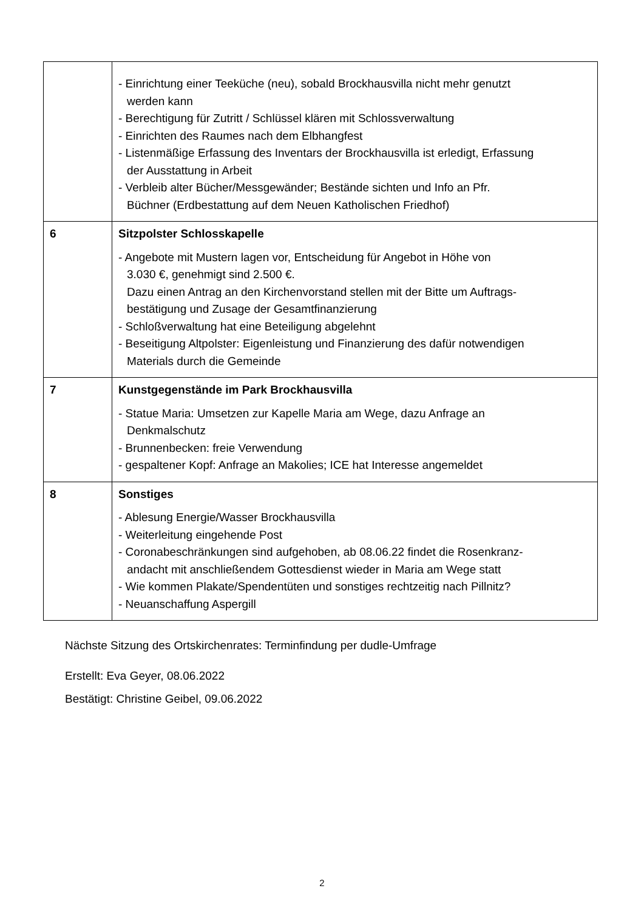| | - Einrichtung einer Teeküche (neu), sobald Brockhausvilla nicht mehr genutzt werden kann - Berechtigung für Zutritt / Schlüssel klären mit Schlossverwaltung - Einrichten des Raumes nach dem Elbhangfest - Listenmäßige Erfassung des Inventars der Brockhausvilla ist erledigt, Erfassung der Ausstattung in Arbeit - Verbleib alter Bücher/Messgewänder; Bestände sichten und Info an Pfr. Büchner (Erdbestattung auf dem Neuen Katholischen Friedhof) |
| 6 | Sitzpolster Schlosskapelle - Angebote mit Mustern lagen vor, Entscheidung für Angebot in Höhe von 3.030 €, genehmigt sind 2.500 €. Dazu einen Antrag an den Kirchenvorstand stellen mit der Bitte um Auftrags- bestätigung und Zusage der Gesamtfinanzierung - Schloßverwaltung hat eine Beteiligung abgelehnt - Beseitigung Altpolster: Eigenleistung und Finanzierung des dafür notwendigen Materials durch die Gemeinde |
| 7 | Kunstgegenstände im Park Brockhausvilla - Statue Maria: Umsetzen zur Kapelle Maria am Wege, dazu Anfrage an Denkmalschutz - Brunnenbecken: freie Verwendung - gespaltener Kopf: Anfrage an Makolies; ICE hat Interesse angemeldet |
| 8 | Sonstiges - Ablesung Energie/Wasser Brockhausvilla - Weiterleitung eingehende Post - Coronabeschränkungen sind aufgehoben, ab 08.06.22 findet die Rosenkranz- andacht mit anschließendem Gottesdienst wieder in Maria am Wege statt - Wie kommen Plakate/Spendentüten und sonstiges rechtzeitig nach Pillnitz? - Neuanschaffung Aspergill |
Nächste Sitzung des Ortskirchenrates: Terminfindung per dudle-Umfrage
Erstellt: Eva Geyer, 08.06.2022
Bestätigt: Christine Geibel, 09.06.2022
2